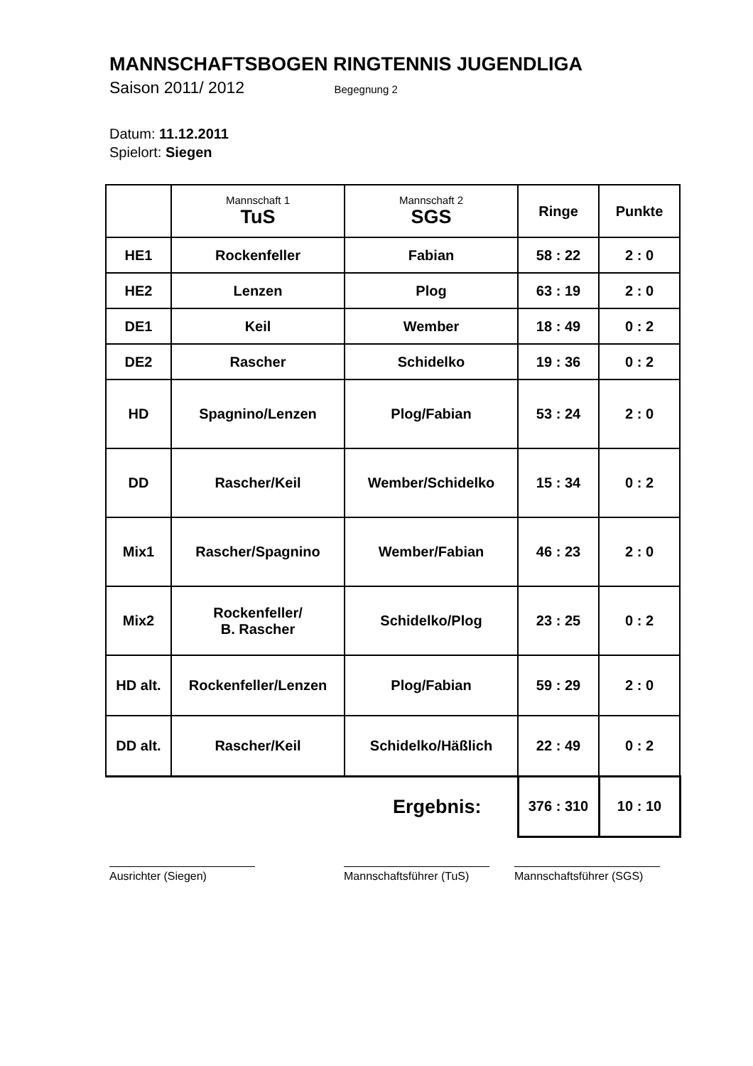MANNSCHAFTSBOGEN RINGTENNIS JUGENDLIGA
Saison 2011/ 2012 Begegnung 2
Datum: 11.12.2011
Spielort: Siegen
| | Mannschaft 1 TuS | Mannschaft 2 SGS | Ringe | Punkte |
| HE1 | Rockenfeller | Fabian | 58 : 22 | 2 : 0 |
| HE2 | Lenzen | Plog | 63 : 19 | 2 : 0 |
| DE1 | Keil | Wember | 18 : 49 | 0 : 2 |
| DE2 | Rascher | Schidelko | 19 : 36 | 0 : 2 |
| HD | Spagnino/Lenzen | Plog/Fabian | 53 : 24 | 2 : 0 |
| DD | Rascher/Keil | Wember/Schidelko | 15 : 34 | 0 : 2 |
| Mix1 | Rascher/Spagnino | Wember/Fabian | 46 : 23 | 2 : 0 |
| Mix2 | Rockenfeller/ B. Rascher | Schidelko/Plog | 23 : 25 | 0 : 2 |
| HD alt. | Rockenfeller/Lenzen | Plog/Fabian | 59 : 29 | 2 : 0 |
| DD alt. | Rascher/Keil | Schidelko/Häßlich | 22 : 49 | 0 : 2 |
| Ergebnis: | | | 376 : 310 | 10 : 10 |
Ausrichter (Siegen) Mannschaftsführer (TuS)
Mannschaftsführer (SGS)